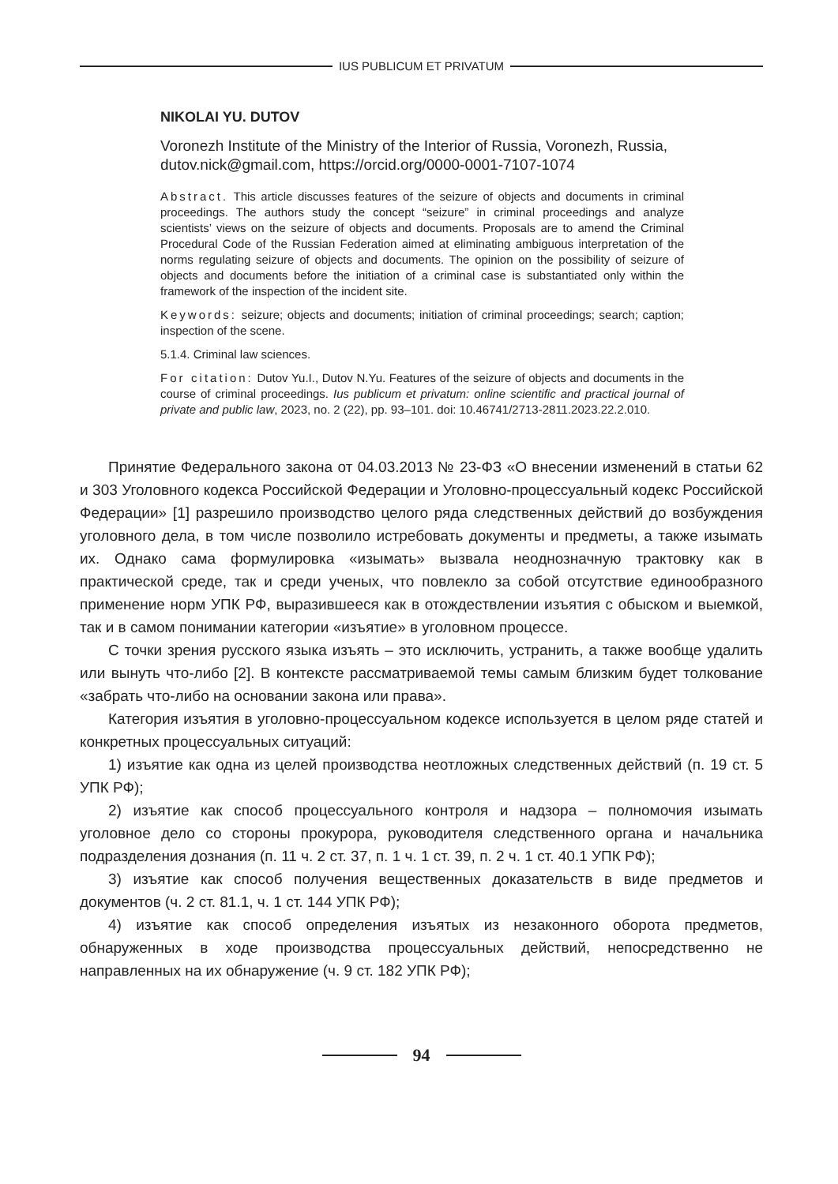IUS PUBLICUM ET PRIVATUM
NIKOLAI YU. DUTOV
Voronezh Institute of the Ministry of the Interior of Russia, Voronezh, Russia, dutov.nick@gmail.com, https://orcid.org/0000-0001-7107-1074
Abstract. This article discusses features of the seizure of objects and documents in criminal proceedings. The authors study the concept “seizure” in criminal proceedings and analyze scientists’ views on the seizure of objects and documents. Proposals are to amend the Criminal Procedural Code of the Russian Federation aimed at eliminating ambiguous interpretation of the norms regulating seizure of objects and documents. The opinion on the possibility of seizure of objects and documents before the initiation of a criminal case is substantiated only within the framework of the inspection of the incident site.
Keywords: seizure; objects and documents; initiation of criminal proceedings; search; caption; inspection of the scene.
5.1.4. Criminal law sciences.
For citation: Dutov Yu.I., Dutov N.Yu. Features of the seizure of objects and documents in the course of criminal proceedings. Ius publicum et privatum: online scientific and practical journal of private and public law, 2023, no. 2 (22), pp. 93–101. doi: 10.46741/2713-2811.2023.22.2.010.
Принятие Федерального закона от 04.03.2013 № 23-ФЗ «О внесении изменений в статьи 62 и 303 Уголовного кодекса Российской Федерации и Уголовно-процессуальный кодекс Российской Федерации» [1] разрешило производство целого ряда следственных действий до возбуждения уголовного дела, в том числе позволило истребовать документы и предметы, а также изымать их. Однако сама формулировка «изымать» вызвала неоднозначную трактовку как в практической среде, так и среди ученых, что повлекло за собой отсутствие единообразного применение норм УПК РФ, выразившееся как в отождествлении изъятия с обыском и выемкой, так и в самом понимании категории «изъятие» в уголовном процессе.
С точки зрения русского языка изъять – это исключить, устранить, а также вообще удалить или вынуть что-либо [2]. В контексте рассматриваемой темы самым близким будет толкование «забрать что-либо на основании закона или права».
Категория изъятия в уголовно-процессуальном кодексе используется в целом ряде статей и конкретных процессуальных ситуаций:
1) изъятие как одна из целей производства неотложных следственных действий (п. 19 ст. 5 УПК РФ);
2) изъятие как способ процессуального контроля и надзора – полномочия изымать уголовное дело со стороны прокурора, руководителя следственного органа и начальника подразделения дознания (п. 11 ч. 2 ст. 37, п. 1 ч. 1 ст. 39, п. 2 ч. 1 ст. 40.1 УПК РФ);
3) изъятие как способ получения вещественных доказательств в виде предметов и документов (ч. 2 ст. 81.1, ч. 1 ст. 144 УПК РФ);
4) изъятие как способ определения изъятых из незаконного оборота предметов, обнаруженных в ходе производства процессуальных действий, непосредственно не направленных на их обнаружение (ч. 9 ст. 182 УПК РФ);
94